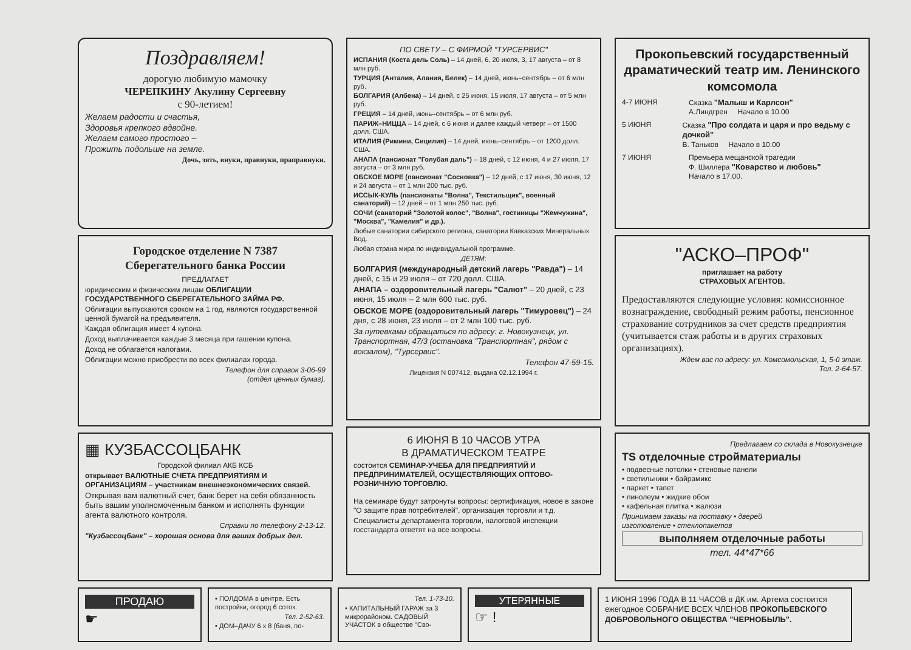Поздравляем!
дорогую любимую мамочку
ЧЕРЕПКИНУ Акулину Сергеевну
с 90-летием!
Желаем радости и счастья,
Здоровья крепкого вдвойне.
Желаем самого простого –
Прожить подольше на земле.
Дочь, зять, внуки, правнуки, праправнуки.
Городское отделение N 7387
Сберегательного банка России
ПРЕДЛАГАЕТ
юридическим и физическим лицам ОБЛИГАЦИИ ГОСУДАРСТВЕННОГО СБЕРЕГАТЕЛЬНОГО ЗАЙМА РФ.
Облигации выпускаются сроком на 1 год, являются государственной ценной бумагой на предъявителя.
Каждая облигация имеет 4 купона.
Доход выплачивается каждые 3 месяца при гашении купона.
Доход не облагается налогами.
Облигации можно приобрести во всех филиалах города.
Телефон для справок 3-06-99
(отдел ценных бумаг).
▦ КУЗБАССОЦБАНК
Городской филиал АКБ КСБ
открывает ВАЛЮТНЫЕ СЧЕТА ПРЕДПРИЯТИЯМ И ОРГАНИЗАЦИЯМ – участникам внешнеэкономических связей.
Открывая вам валютный счет, банк берет на себя обязанность быть вашим уполномоченным банком и исполнять функции агента валютного контроля.
Справки по телефону 2-13-12.
"Кузбассоцбанк" – хорошая основа для ваших добрых дел.
ПО СВЕТУ – С ФИРМОЙ "ТУРСЕРВИС"
ИСПАНИЯ (Коста дель Соль) – 14 дней, 6, 20 июля, 3, 17 августа – от 8 млн руб.
ТУРЦИЯ (Анталия, Алания, Белек) – 14 дней, июнь–сентябрь – от 6 млн руб.
БОЛГАРИЯ (Албена) – 14 дней, с 25 июня, 15 июля, 17 августа – от 5 млн руб.
ГРЕЦИЯ – 14 дней, июнь–сентябрь – от 6 млн руб.
ПАРИЖ–НИЦЦА – 14 дней, с 6 июня и далее каждый четверг – от 1500 долл. США.
ИТАЛИЯ (Римини, Сицилия) – 14 дней, июнь–сентябрь – от 1200 долл. США.
АНАПА (пансионат "Голубая даль") – 18 дней, с 12 июня, 4 и 27 июля, 17 августа – от 3 млн руб.
ОБСКОЕ МОРЕ (пансионат "Сосновка") – 12 дней, с 17 июня, 30 июня, 12 и 24 августа – от 1 млн 200 тыс. руб.
ИССЫК-КУЛЬ (пансионаты "Волна", Текстильщик", военный санаторий) – 12 дней – от 1 млн 250 тыс. руб.
СОЧИ (санаторий "Золотой колос", "Волна", гостиницы "Жемчужина", "Москва", "Камелия" и др.).
Любые санатории сибирского региона, санатории Кавказских Минеральных Вод.
Любая страна мира по индивидуальной программе.
ДЕТЯМ:
БОЛГАРИЯ (международный детский лагерь "Равда") – 14 дней, с 15 и 29 июля – от 720 долл. США.
АНАПА – оздоровительный лагерь "Салют" – 20 дней, с 23 июня, 15 июля – 2 млн 600 тыс. руб.
ОБСКОЕ МОРЕ (оздоровительный лагерь "Тимуровец") – 24 дня, с 28 июня, 23 июля – от 2 млн 100 тыс. руб.
За путевками обращаться по адресу: г. Новокузнецк, ул. Транспортная, 47/3 (остановка "Транспортная", рядом с вокзалом), "Турсервис".
Телефон 47-59-15.
Лицензия N 007412, выдана 02.12.1994 г.
6 ИЮНЯ В 10 ЧАСОВ УТРА
В ДРАМАТИЧЕСКОМ ТЕАТРЕ
состоится СЕМИНАР-УЧЕБА ДЛЯ ПРЕДПРИЯТИЙ И ПРЕДПРИНИМАТЕЛЕЙ, ОСУЩЕСТВЛЯЮЩИХ ОПТОВО-РОЗНИЧНУЮ ТОРГОВЛЮ.
На семинаре будут затронуты вопросы: сертификация, новое в законе "О защите прав потребителей", организация торговли и т.д.
Специалисты департамента торговли, налоговой инспекции госстандарта ответят на все вопросы.
Прокопьевский государственный драматический театр им. Ленинского комсомола
4-7 ИЮНЯ Сказка "Малыш и Карлсон"
А.Линдгрен Начало в 10.00
5 ИЮНЯ Сказка "Про солдата и царя и про ведьму с дочкой"
В. Таньков Начало в 10.00
7 ИЮНЯ Премьера мещанской трагедии
Ф. Шиллера "Коварство и любовь"
Начало в 17.00.
"АСКО–ПРОФ"
приглашает на работу
СТРАХОВЫХ АГЕНТОВ.
Предоставляются следующие условия: комиссионное вознаграждение, свободный режим работы, пенсионное страхование сотрудников за счет средств предприятия (учитывается стаж работы и в других страховых организациях).
Ждем вас по адресу: ул. Комсомольская, 1, 5-й этаж.
Тел. 2-64-57.
Предлагаем со склада в Новокузнецке
TS отделочные стройматериалы
• подвесные потолки • стеновые панели
• светильники • байрамикс
• паркет • тапет
• линолеум • жидкие обои
• кафельная плитка • жалюзи
Принимаем заказы на поставку • дверей
изготовление • стеклопакетов
выполняем отделочные работы
тел. 44*47*66
ПРОДАЮ
☛
• ПОЛДОМА в центре. Есть постройки, огород 6 соток.
Тел. 2-52-63.
• ДОМ–ДАЧУ 6 х 8 (баня, по-
Тел. 1-73-10.
• КАПИТАЛЬНЫЙ ГАРАЖ за 3 микрорайоном. САДОВЫЙ УЧАСТОК в обществе "Сво-
УТЕРЯННЫЕ
☞ !
1 ИЮНЯ 1996 ГОДА В 11 ЧАСОВ в ДК им. Артема состоится ежегодное СОБРАНИЕ ВСЕХ ЧЛЕНОВ ПРОКОПЬЕВСКОГО ДОБРОВОЛЬНОГО ОБЩЕСТВА "ЧЕРНОБЫЛЬ".